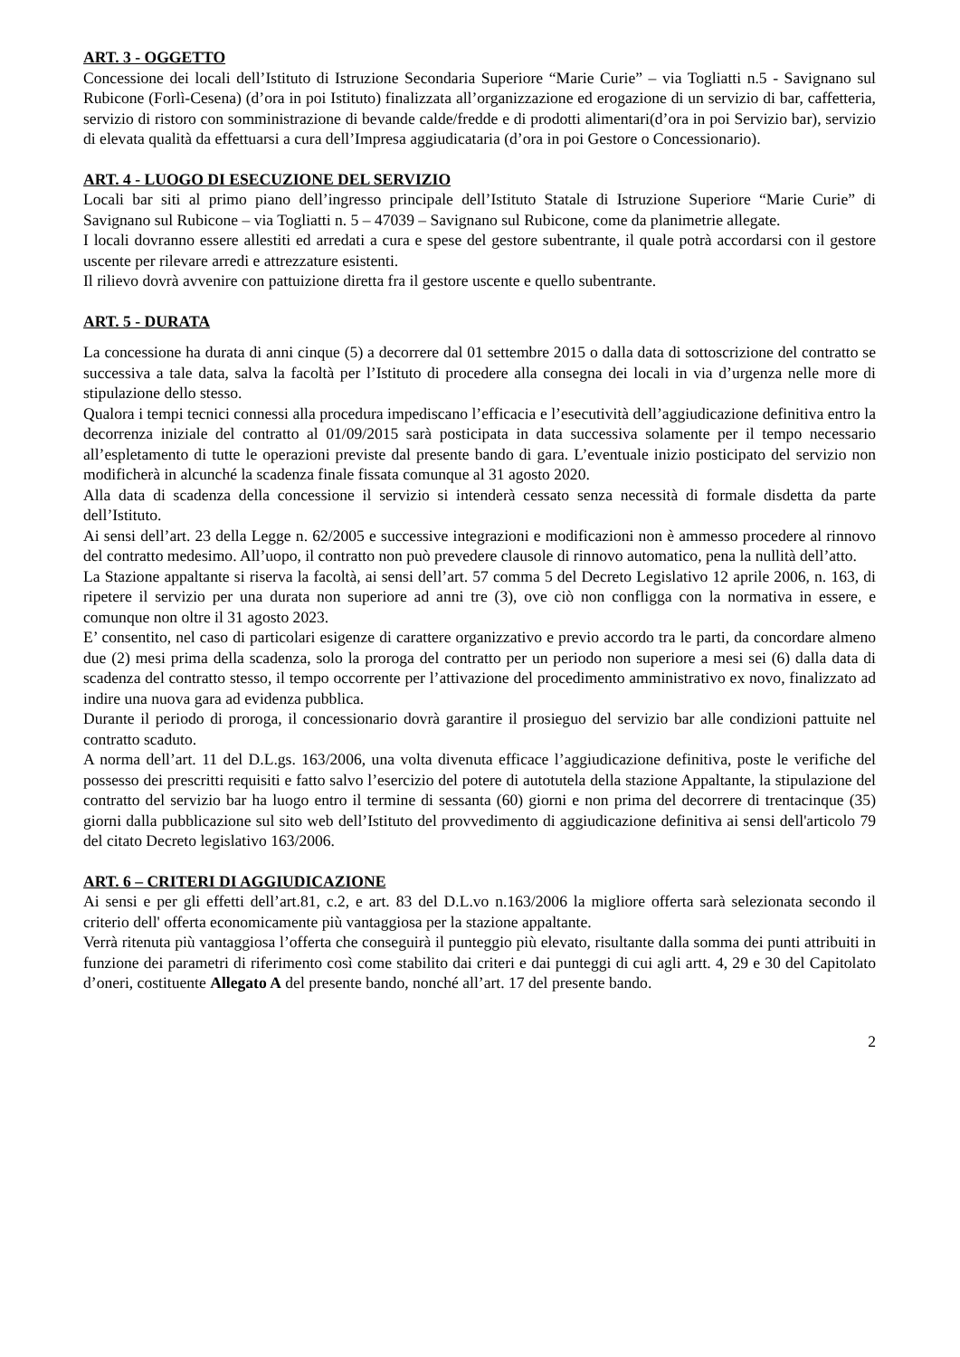ART. 3 - OGGETTO
Concessione dei locali dell’Istituto di Istruzione Secondaria Superiore “Marie Curie” – via Togliatti n.5 - Savignano sul Rubicone (Forlì-Cesena) (d’ora in poi Istituto) finalizzata all’organizzazione ed erogazione di un servizio di bar, caffetteria, servizio di ristoro con somministrazione di bevande calde/fredde e di prodotti alimentari(d’ora in poi Servizio bar), servizio di elevata qualità da effettuarsi a cura dell’Impresa aggiudicataria (d’ora in poi Gestore o Concessionario).
ART. 4 - LUOGO DI ESECUZIONE DEL SERVIZIO
Locali bar siti al primo piano dell’ingresso principale dell’Istituto Statale di Istruzione Superiore “Marie Curie” di Savignano sul Rubicone – via Togliatti n. 5 – 47039 – Savignano sul Rubicone, come da planimetrie allegate.
I locali dovranno essere allestiti ed arredati a cura e spese del gestore subentrante, il quale potrà accordarsi con il gestore uscente per rilevare arredi e attrezzature esistenti.
Il rilievo dovrà avvenire con pattuizione diretta fra il gestore uscente e quello subentrante.
ART. 5 - DURATA
La concessione ha durata di anni cinque (5) a decorrere dal 01 settembre 2015 o dalla data di sottoscrizione del contratto se successiva a tale data, salva la facoltà per l’Istituto di procedere alla consegna dei locali in via d’urgenza nelle more di stipulazione dello stesso.
Qualora i tempi tecnici connessi alla procedura impediscano l’efficacia e l’esecutività dell’aggiudicazione definitiva entro la decorrenza iniziale del contratto al 01/09/2015 sarà posticipata in data successiva solamente per il tempo necessario all’espletamento di tutte le operazioni previste dal presente bando di gara. L’eventuale inizio posticipato del servizio non modificherà in alcunché la scadenza finale fissata comunque al 31 agosto 2020.
Alla data di scadenza della concessione il servizio si intenderà cessato senza necessità di formale disdetta da parte dell’Istituto.
Ai sensi dell’art. 23 della Legge n. 62/2005 e successive integrazioni e modificazioni non è ammesso procedere al rinnovo del contratto medesimo. All’uopo, il contratto non può prevedere clausole di rinnovo automatico, pena la nullità dell’atto.
La Stazione appaltante si riserva la facoltà, ai sensi dell’art. 57 comma 5 del Decreto Legislativo 12 aprile 2006, n. 163, di ripetere il servizio per una durata non superiore ad anni tre (3), ove ciò non confligga con la normativa in essere, e comunque non oltre il 31 agosto 2023.
E’ consentito, nel caso di particolari esigenze di carattere organizzativo e previo accordo tra le parti, da concordare almeno due (2) mesi prima della scadenza, solo la proroga del contratto per un periodo non superiore a mesi sei (6) dalla data di scadenza del contratto stesso, il tempo occorrente per l’attivazione del procedimento amministrativo ex novo, finalizzato ad indire una nuova gara ad evidenza pubblica.
Durante il periodo di proroga, il concessionario dovrà garantire il prosieguo del servizio bar alle condizioni pattuite nel contratto scaduto.
A norma dell’art. 11 del D.L.gs. 163/2006, una volta divenuta efficace l’aggiudicazione definitiva, poste le verifiche del possesso dei prescritti requisiti e fatto salvo l’esercizio del potere di autotutela della stazione Appaltante, la stipulazione del contratto del servizio bar ha luogo entro il termine di sessanta (60) giorni e non prima del decorrere di trentacinque (35) giorni dalla pubblicazione sul sito web dell’Istituto del provvedimento di aggiudicazione definitiva ai sensi dell'articolo 79 del citato Decreto legislativo 163/2006.
ART. 6 – CRITERI DI AGGIUDICAZIONE
Ai sensi e per gli effetti dell’art.81, c.2, e art. 83 del D.L.vo n.163/2006 la migliore offerta sarà selezionata secondo il criterio dell' offerta economicamente più vantaggiosa per la stazione appaltante.
Verrà ritenuta più vantaggiosa l’offerta che conseguirà il punteggio più elevato, risultante dalla somma dei punti attribuiti in funzione dei parametri di riferimento così come stabilito dai criteri e dai punteggi di cui agli artt. 4, 29 e 30 del Capitolato d’oneri, costituente Allegato A del presente bando, nonché all’art. 17 del presente bando.
2